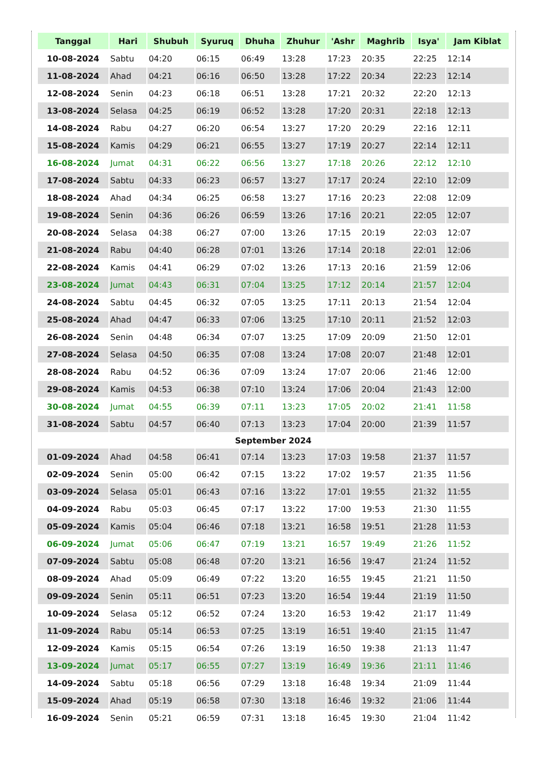| Tanggal | Hari | Shubuh | Syuruq | Dhuha | Zhuhur | 'Ashr | Maghrib | Isya' | Jam Kiblat |
| --- | --- | --- | --- | --- | --- | --- | --- | --- | --- |
| 10-08-2024 | Sabtu | 04:20 | 06:15 | 06:49 | 13:28 | 17:23 | 20:35 | 22:25 | 12:14 |
| 11-08-2024 | Ahad | 04:21 | 06:16 | 06:50 | 13:28 | 17:22 | 20:34 | 22:23 | 12:14 |
| 12-08-2024 | Senin | 04:23 | 06:18 | 06:51 | 13:28 | 17:21 | 20:32 | 22:20 | 12:13 |
| 13-08-2024 | Selasa | 04:25 | 06:19 | 06:52 | 13:28 | 17:20 | 20:31 | 22:18 | 12:13 |
| 14-08-2024 | Rabu | 04:27 | 06:20 | 06:54 | 13:27 | 17:20 | 20:29 | 22:16 | 12:11 |
| 15-08-2024 | Kamis | 04:29 | 06:21 | 06:55 | 13:27 | 17:19 | 20:27 | 22:14 | 12:11 |
| 16-08-2024 | Jumat | 04:31 | 06:22 | 06:56 | 13:27 | 17:18 | 20:26 | 22:12 | 12:10 |
| 17-08-2024 | Sabtu | 04:33 | 06:23 | 06:57 | 13:27 | 17:17 | 20:24 | 22:10 | 12:09 |
| 18-08-2024 | Ahad | 04:34 | 06:25 | 06:58 | 13:27 | 17:16 | 20:23 | 22:08 | 12:09 |
| 19-08-2024 | Senin | 04:36 | 06:26 | 06:59 | 13:26 | 17:16 | 20:21 | 22:05 | 12:07 |
| 20-08-2024 | Selasa | 04:38 | 06:27 | 07:00 | 13:26 | 17:15 | 20:19 | 22:03 | 12:07 |
| 21-08-2024 | Rabu | 04:40 | 06:28 | 07:01 | 13:26 | 17:14 | 20:18 | 22:01 | 12:06 |
| 22-08-2024 | Kamis | 04:41 | 06:29 | 07:02 | 13:26 | 17:13 | 20:16 | 21:59 | 12:06 |
| 23-08-2024 | Jumat | 04:43 | 06:31 | 07:04 | 13:25 | 17:12 | 20:14 | 21:57 | 12:04 |
| 24-08-2024 | Sabtu | 04:45 | 06:32 | 07:05 | 13:25 | 17:11 | 20:13 | 21:54 | 12:04 |
| 25-08-2024 | Ahad | 04:47 | 06:33 | 07:06 | 13:25 | 17:10 | 20:11 | 21:52 | 12:03 |
| 26-08-2024 | Senin | 04:48 | 06:34 | 07:07 | 13:25 | 17:09 | 20:09 | 21:50 | 12:01 |
| 27-08-2024 | Selasa | 04:50 | 06:35 | 07:08 | 13:24 | 17:08 | 20:07 | 21:48 | 12:01 |
| 28-08-2024 | Rabu | 04:52 | 06:36 | 07:09 | 13:24 | 17:07 | 20:06 | 21:46 | 12:00 |
| 29-08-2024 | Kamis | 04:53 | 06:38 | 07:10 | 13:24 | 17:06 | 20:04 | 21:43 | 12:00 |
| 30-08-2024 | Jumat | 04:55 | 06:39 | 07:11 | 13:23 | 17:05 | 20:02 | 21:41 | 11:58 |
| 31-08-2024 | Sabtu | 04:57 | 06:40 | 07:13 | 13:23 | 17:04 | 20:00 | 21:39 | 11:57 |
| September 2024 | | | | | | | | | |
| 01-09-2024 | Ahad | 04:58 | 06:41 | 07:14 | 13:23 | 17:03 | 19:58 | 21:37 | 11:57 |
| 02-09-2024 | Senin | 05:00 | 06:42 | 07:15 | 13:22 | 17:02 | 19:57 | 21:35 | 11:56 |
| 03-09-2024 | Selasa | 05:01 | 06:43 | 07:16 | 13:22 | 17:01 | 19:55 | 21:32 | 11:55 |
| 04-09-2024 | Rabu | 05:03 | 06:45 | 07:17 | 13:22 | 17:00 | 19:53 | 21:30 | 11:55 |
| 05-09-2024 | Kamis | 05:04 | 06:46 | 07:18 | 13:21 | 16:58 | 19:51 | 21:28 | 11:53 |
| 06-09-2024 | Jumat | 05:06 | 06:47 | 07:19 | 13:21 | 16:57 | 19:49 | 21:26 | 11:52 |
| 07-09-2024 | Sabtu | 05:08 | 06:48 | 07:20 | 13:21 | 16:56 | 19:47 | 21:24 | 11:52 |
| 08-09-2024 | Ahad | 05:09 | 06:49 | 07:22 | 13:20 | 16:55 | 19:45 | 21:21 | 11:50 |
| 09-09-2024 | Senin | 05:11 | 06:51 | 07:23 | 13:20 | 16:54 | 19:44 | 21:19 | 11:50 |
| 10-09-2024 | Selasa | 05:12 | 06:52 | 07:24 | 13:20 | 16:53 | 19:42 | 21:17 | 11:49 |
| 11-09-2024 | Rabu | 05:14 | 06:53 | 07:25 | 13:19 | 16:51 | 19:40 | 21:15 | 11:47 |
| 12-09-2024 | Kamis | 05:15 | 06:54 | 07:26 | 13:19 | 16:50 | 19:38 | 21:13 | 11:47 |
| 13-09-2024 | Jumat | 05:17 | 06:55 | 07:27 | 13:19 | 16:49 | 19:36 | 21:11 | 11:46 |
| 14-09-2024 | Sabtu | 05:18 | 06:56 | 07:29 | 13:18 | 16:48 | 19:34 | 21:09 | 11:44 |
| 15-09-2024 | Ahad | 05:19 | 06:58 | 07:30 | 13:18 | 16:46 | 19:32 | 21:06 | 11:44 |
| 16-09-2024 | Senin | 05:21 | 06:59 | 07:31 | 13:18 | 16:45 | 19:30 | 21:04 | 11:42 |